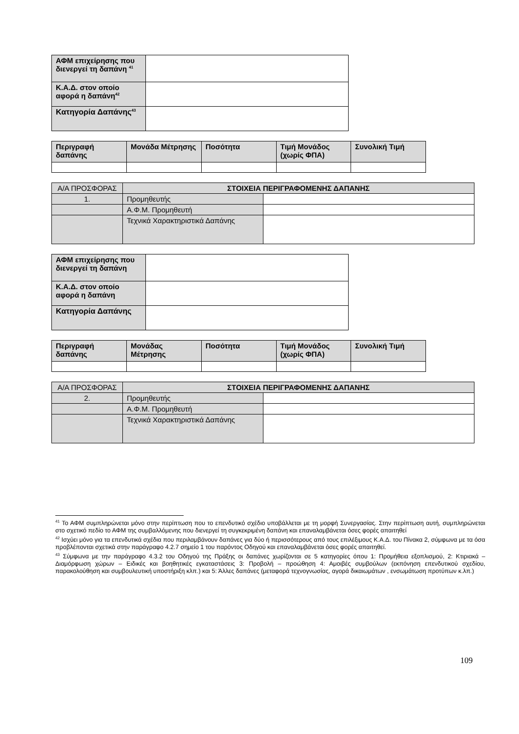| ΑΦΜ επιχείρησης που διενεργεί τη δαπάνη <sup>41</sup> | |
| Κ.Α.Δ. στον οποίο αφορά η δαπάνη<sup>42</sup> | |
| Κατηγορία Δαπάνης<sup>43</sup> | |
| Περιγραφή δαπάνης | Μονάδα Μέτρησης | Ποσότητα | Τιμή Μονάδος (χωρίς ΦΠΑ) | Συνολική Τιμή |
| --- | --- | --- | --- | --- |
| Α/Α ΠΡΟΣΦΟΡΑΣ | ΣΤΟΙΧΕΙΑ ΠΕΡΙΓΡΑΦΟΜΕΝΗΣ ΔΑΠΑΝΗΣ | |
| 1. | Προμηθευτής | |
| | Α.Φ.Μ. Προμηθευτή | |
| | Τεχνικά Χαρακτηριστικά Δαπάνης | |
| ΑΦΜ επιχείρησης που διενεργεί τη δαπάνη | |
| Κ.Α.Δ. στον οποίο αφορά η δαπάνη | |
| Κατηγορία Δαπάνης | |
| Περιγραφή δαπάνης | Μονάδας Μέτρησης | Ποσότητα | Τιμή Μονάδος (χωρίς ΦΠΑ) | Συνολική Τιμή |
| --- | --- | --- | --- | --- |
| Α/Α ΠΡΟΣΦΟΡΑΣ | ΣΤΟΙΧΕΙΑ ΠΕΡΙΓΡΑΦΟΜΕΝΗΣ ΔΑΠΑΝΗΣ | |
| 2. | Προμηθευτής | |
| | Α.Φ.Μ. Προμηθευτή | |
| | Τεχνικά Χαρακτηριστικά Δαπάνης | |
<sup>41</sup> Το ΑΦΜ συμπληρώνεται μόνο στην περίπτωση που το επενδυτικό σχέδιο υποβάλλεται με τη μορφή Συνεργασίας. Στην περίπτωση αυτή, συμπληρώνεται στο σχετικό πεδίο το ΑΦΜ της συμβαλλόμενης που διενεργεί τη συγκεκριμένη δαπάνη και επαναλαμβάνεται όσες φορές απαιτηθεί
<sup>42</sup> Ισχύει μόνο για τα επενδυτικά σχέδια που περιλαμβάνουν δαπάνες για δύο ή περισσότερους από τους επιλέξιμους Κ.Α.Δ. του Πίνακα 2, σύμφωνα με τα όσα προβλέπονται σχετικά στην παράγραφο 4.2.7 σημείο 1 του παρόντος Οδηγού και επαναλαμβάνεται όσες φορές απαιτηθεί.
<sup>43</sup> Σύμφωνα με την παράγραφο 4.3.2 του Οδηγού της Πράξης οι δαπάνες χωρίζονται σε 5 κατηγορίες όπου 1: Προμήθεια εξοπλισμού, 2: Κτιριακά – Διαμόρφωση χώρων – Ειδικές και βοηθητικές εγκαταστάσεις 3: Προβολή – προώθηση 4: Αμοιβές συμβούλων (εκπόνηση επενδυτικού σχεδίου, παρακολούθηση και συμβουλευτική υποστήριξη κλπ.) και 5: Άλλες δαπάνες (μεταφορά τεχνογνωσίας, αγορά δικαιωμάτων , ενσωμάτωση προτύπων κ.λπ.)
109